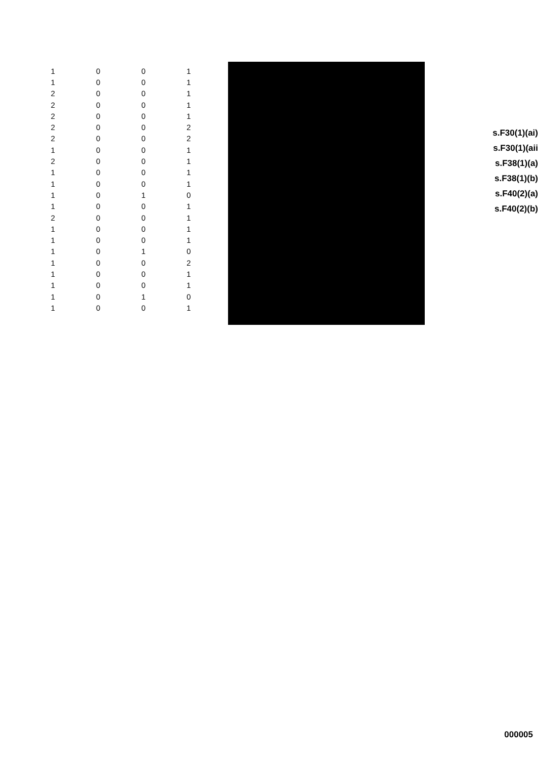| 1 | 0 | 0 | 1 |
| 1 | 0 | 0 | 1 |
| 2 | 0 | 0 | 1 |
| 2 | 0 | 0 | 1 |
| 2 | 0 | 0 | 1 |
| 2 | 0 | 0 | 2 |
| 2 | 0 | 0 | 2 |
| 1 | 0 | 0 | 1 |
| 2 | 0 | 0 | 1 |
| 1 | 0 | 0 | 1 |
| 1 | 0 | 0 | 1 |
| 1 | 0 | 1 | 0 |
| 1 | 0 | 0 | 1 |
| 2 | 0 | 0 | 1 |
| 1 | 0 | 0 | 1 |
| 1 | 0 | 0 | 1 |
| 1 | 0 | 1 | 0 |
| 1 | 0 | 0 | 2 |
| 1 | 0 | 0 | 1 |
| 1 | 0 | 0 | 1 |
| 1 | 0 | 1 | 0 |
| 1 | 0 | 0 | 1 |
s.F30(1)(ai)
s.F30(1)(aii
s.F38(1)(a)
s.F38(1)(b)
s.F40(2)(a)
s.F40(2)(b)
000005